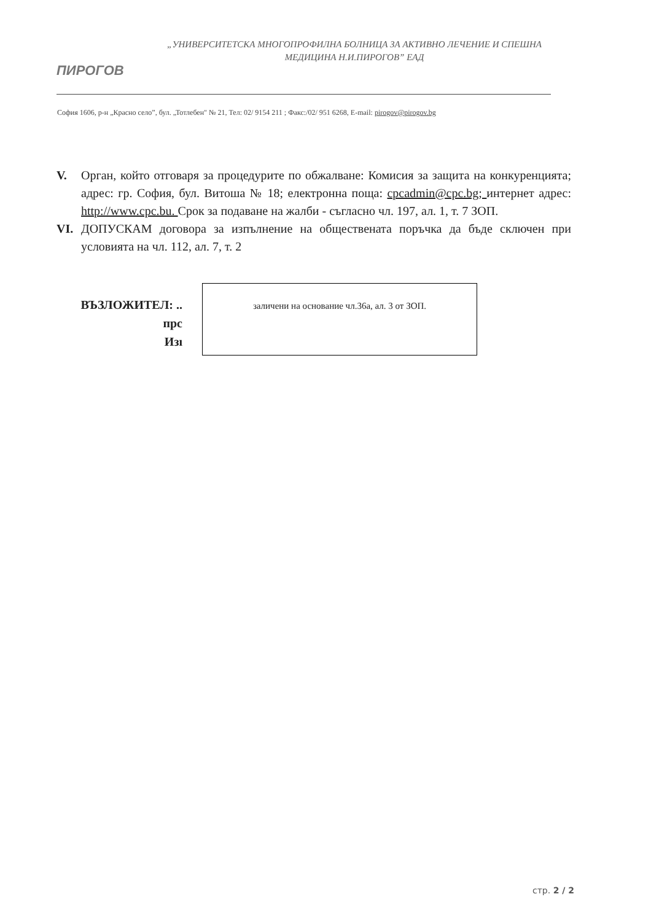ПИРОГОВ
„УНИВЕРСИТЕТСКА МНОГОПРОФИЛНА БОЛНИЦА ЗА АКТИВНО ЛЕЧЕНИЕ И СПЕШНА
МЕДИЦИНА Н.И.ПИРОГОВ” ЕАД
София 1606, р-н „Красно село”, бул. „Тотлебен" № 21, Тел: 02/ 9154 211 ; Факс:/02/ 951 6268, E-mail: pirogov@pirogov.bg
V. Орган, който отговаря за процедурите по обжалване: Комисия за защита на конкуренцията; адрес: гр. София, бул. Витоша № 18; електронна поща: cpcadmin@cpc.bg; интернет адрес: http://www.cpc.bu. Срок за подаване на жалби - съгласно чл. 197, ал. 1, т. 7 ЗОП.
VI. ДОПУСКАМ договора за изпълнение на обществената поръчка да бъде сключен при условията на чл. 112, ал. 7, т. 2
ВЪЗЛОЖИТЕЛ: ..
прс
Изı
заличени на основание чл.36а, ал. 3 от ЗОП.
стр. 2 / 2